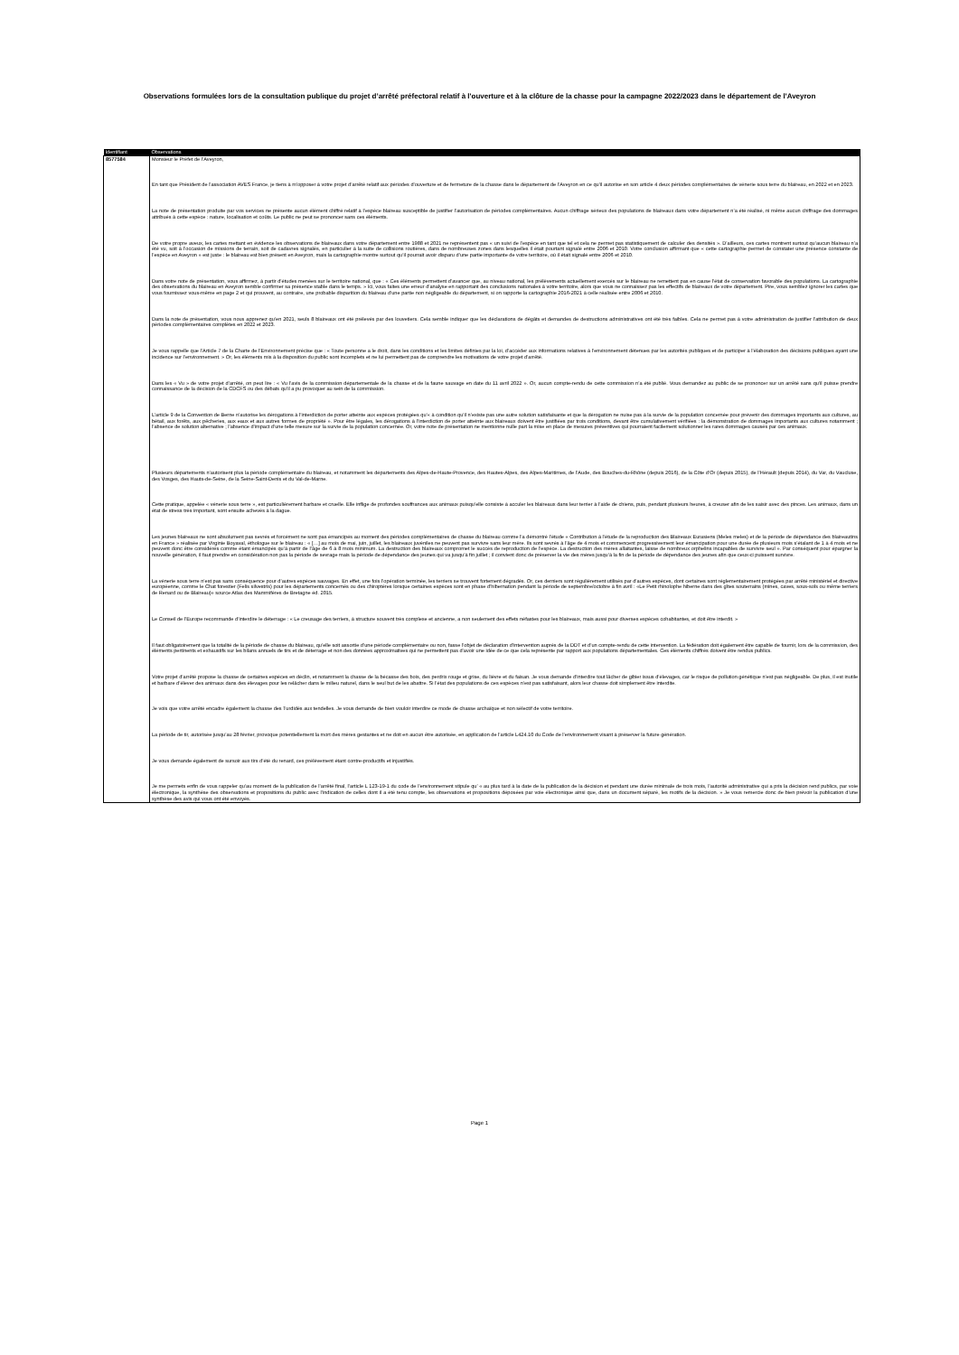Observations formulées lors de la consultation publique du projet d’arrêté préfectoral relatif à l'ouverture et à la clôture de la chasse pour la campagne 2022/2023 dans le département de l'Aveyron
| Identifiant | Observations |
| --- | --- |
| 8577584 | Monsieur le Préfet de l’Aveyron, En tant que Président de l'association AVES France, je tiens à m’opposer à votre projet d’arrêté relatif aux périodes d’ouverture et de fermeture de la chasse dans le département de l’Aveyron en ce qu’il autorise en son article 4 deux périodes complémentaires de vénerie sous terre du blaireau, en 2022 et en 2023. La note de présentation produite par vos services ne présente aucun élément chiffré relatif à l’espèce blaireau susceptible de justifier l’autorisation de périodes complémentaires. Aucun chiffrage sérieux des populations de blaireaux dans votre département n’a été réalisé, ni même aucun chiffrage des dommages attribués à cette espèce : nature, localisation et coûts. Le public ne peut se prononcer sans ces éléments. De votre propre aveux, les cartes mettant en évidence les observations de blaireaux dans votre département entre 1988 et 2021 ne représentent pas « un suivi de l’espèce en tant que tel et cela ne permet pas statistiquement de calculer des densités ». D’ailleurs, ces cartes montrent surtout qu’aucun blaireau n’a été vu, soit à l’occasion de missions de terrain, soit de cadavres signalés, en particulier à la suite de collisions routières, dans de nombreuses zones dans lesquelles il était pourtant signalé entre 2006 et 2010. Votre conclusion affirmant que « cette cartographie permet de constater une présence constante de l’espèce en Aveyron » est juste : le blaireau est bien présent en Aveyron, mais la cartographie montre surtout qu’il pourrait avoir disparu d’une partie importante de votre territoire, où il était signalé entre 2006 et 2010. Dans votre note de présentation, vous affirmez, à partir d’études menées sur le territoire national, que : « Ces éléments permettent d’avancer que, au niveau national, les prélèvements actuellement exercés sur le blaireau ne remettent pas en cause l’état de conservation favorable des populations. La cartographie des observations du blaireau en Aveyron semble confirmer sa présence stable dans le temps. » Ici, vous faites une erreur d’analyse en rapportant des conclusions nationales à votre territoire, alors que vous ne connaissez pas les effectifs de blaireaux de votre département. Pire, vous semblez ignorer les cartes que vous fournissez vous-même en page 2 et qui prouvent, au contraire, une probable disparition du blaireau d’une partie non négligeable du département, si on rapporte la cartographie 2016-2021 à celle réalisée entre 2006 et 2010. Dans la note de présentation, vous nous apprenez qu’en 2021, seuls 8 blaireaux ont été prélevés par des louvetiers. Cela semble indiquer que les déclarations de dégâts et demandes de destructions administratives ont été très faibles. Cela ne permet pas à votre administration de justifier l’attribution de deux périodes complémentaires complètes en 2022 et 2023. Je vous rappelle que l’Article 7 de la Charte de l’Environnement précise que : « Toute personne a le droit, dans les conditions et les limites définies par la loi, d’accéder aux informations relatives à l’environnement détenues par les autorités publiques et de participer à l’élaboration des décisions publiques ayant une incidence sur l’environnement. » Or, les éléments mis à la disposition du public sont incomplets et ne lui permettent pas de comprendre les motivations de votre projet d’arrêté. Dans les « Vu » de votre projet d’arrêté, on peut lire : « Vu l’avis de la commission départementale de la chasse et de la faune sauvage en date du 11 avril 2022 ». Or, aucun compte-rendu de cette commission n’a été publié. Vous demandez au public de se prononcer sur un arrêté sans qu’il puisse prendre connaissance de la décision de la CDCFS ou des débats qu’il a pu provoquer au sein de la commission. L’article 9 de la Convention de Berne n’autorise les dérogations à l’interdiction de porter atteinte aux espèces protégées qu’« à condition qu’il n’existe pas une autre solution satisfaisante et que la dérogation ne nuise pas à la survie de la population concernée pour prévenir des dommages importants aux cultures, au bétail, aux forêts, aux pêcheries, aux eaux et aux autres formes de propriété ». Pour être légales, les dérogations à l’interdiction de porter atteinte aux blaireaux doivent être justifiées par trois conditions, devant être cumulativement vérifiées : la démonstration de dommages importants aux cultures notamment ; l’absence de solution alternative ; l’absence d’impact d’une telle mesure sur la survie de la population concernée. Or, votre note de présentation ne mentionne nulle part la mise en place de mesures préventives qui pourraient facilement solutionner les rares dommages causés par ces animaux. Plusieurs départements n’autorisent plus la période complémentaire du blaireau, et notamment les départements des Alpes-de-Haute-Provence, des Hautes-Alpes, des Alpes-Maritimes, de l’Aude, des Bouches-du-Rhône (depuis 2016), de la Côte d’Or (depuis 2015), de l’Hérault (depuis 2014), du Var, du Vaucluse, des Vosges, des Hauts-de-Seine, de la Seine-Saint-Denis et du Val-de-Marne. Cette pratique, appelée « vénerie sous terre », est particulièrement barbare et cruelle. Elle inflige de profondes souffrances aux animaux puisqu’elle consiste à acculer les blaireaux dans leur terrier à l’aide de chiens, puis, pendant plusieurs heures, à creuser afin de les saisir avec des pinces. Les animaux, dans un état de stress très important, sont ensuite achevés à la dague. Les jeunes blaireaux ne sont absolument pas sevrés et forcément ne sont pas émancipés au moment des périodes complémentaires de chasse du blaireau comme l’a démontré l’étude « Contribution à l’étude de la reproduction des Blaireaux Eurasiens (Meles meles) et de la période de dépendance des blaireautins en France » réalisée par Virginie Boyaval, éthologue sur le blaireau : « […] au mois de mai, juin, juillet, les blaireaux juvéniles ne peuvent pas survivre sans leur mère. Ils sont sevrés à l’âge de 4 mois et commencent progressivement leur émancipation pour une durée de plusieurs mois s’étalant de 1 à 4 mois et ne peuvent donc être considérés comme étant émancipés qu’à partir de l’âge de 6 à 8 mois minimum. La destruction des blaireaux compromet le succès de reproduction de l’espèce. La destruction des mères allaitantes, laisse de nombreux orphelins incapables de survivre seul ». Par conséquent pour épargner la nouvelle génération, il faut prendre en considération non pas la période de sevrage mais la période de dépendance des jeunes qui va jusqu’à fin juillet ; il convient donc de préserver la vie des mères jusqu’à la fin de la période de dépendance des jeunes afin que ceux-ci puissent survivre. La vénerie sous terre n’est pas sans conséquence pour d’autres espèces sauvages. En effet, une fois l’opération terminée, les terriers se trouvent fortement dégradés. Or, ces derniers sont régulièrement utilisés par d’autres espèces, dont certaines sont réglementairement protégées par arrêté ministériel et directive européenne, comme le Chat forestier (Felis silvestris) pour les départements concernés ou des chiroptères lorsque certaines espèces sont en phase d’hibernation pendant la période de septembre/octobre à fin avril : «Le Petit rhinolophe hiberne dans des gîtes souterrains (mines, caves, sous-sols ou même terriers de Renard ou de Blaireau)» source Atlas des Mammifères de Bretagne éd. 2015. Le Conseil de l’Europe recommande d’interdire le déterrage : « Le creusage des terriers, à structure souvent très complexe et ancienne, a non seulement des effets néfastes pour les blaireaux, mais aussi pour diverses espèces cohabitantes, et doit être interdit. » Il faut obligatoirement que la totalité de la période de chasse du blaireau, qu’elle soit assortie d’une période complémentaire ou non, fasse l’objet de déclaration d’intervention auprès de la DDT et d’un compte-rendu de cette intervention. La fédération doit également être capable de fournir, lors de la commission, des éléments pertinents et exhaustifs sur les bilans annuels de tirs et de déterrage et non des données approximatives qui ne permettent pas d’avoir une idée de ce que cela représente par rapport aux populations départementales. Ces éléments chiffrés doivent être rendus publics. Votre projet d’arrêté propose la chasse de certaines espèces en déclin, et notamment la chasse de la bécasse des bois, des perdrix rouge et grise, du lièvre et du faisan. Je vous demande d’interdire tout lâcher de gibier issus d’élevages, car le risque de pollution génétique n’est pas négligeable. De plus, il est inutile et barbare d’élever des animaux dans des élevages pour les relâcher dans le milieu naturel, dans le seul but de les abattre. Si l’état des populations de ces espèces n’est pas satisfaisant, alors leur chasse doit simplement être interdite. Je vois que votre arrêté encadre également la chasse des Turdidés aux tendelles. Je vous demande de bien vouloir interdire ce mode de chasse archaïque et non sélectif de votre territoire. La période de tir, autorisée jusqu’au 28 février, provoque potentiellement la mort des mères gestantes et ne doit en aucun être autorisée, en application de l’article L424.10 du Code de l’environnement visant à préserver la future génération. Je vous demande également de sursoir aux tirs d’été du renard, ces prélèvement étant contre-productifs et injustifiés. Je me permets enfin de vous rappeler qu’au moment de la publication de l’arrêté final, l’article L 123-19-1 du code de l’environnement stipule qu’ « au plus tard à la date de la publication de la décision et pendant une durée minimale de trois mois, l’autorité administrative qui a pris la décision rend publics, par voie électronique, la synthèse des observations et propositions du public avec l’indication de celles dont il a été tenu compte, les observations et propositions déposées par voie électronique ainsi que, dans un document séparé, les motifs de la décision. » Je vous remercie donc de bien prévoir la publication d’une synthèse des avis qui vous ont été envoyés. |
Page 1